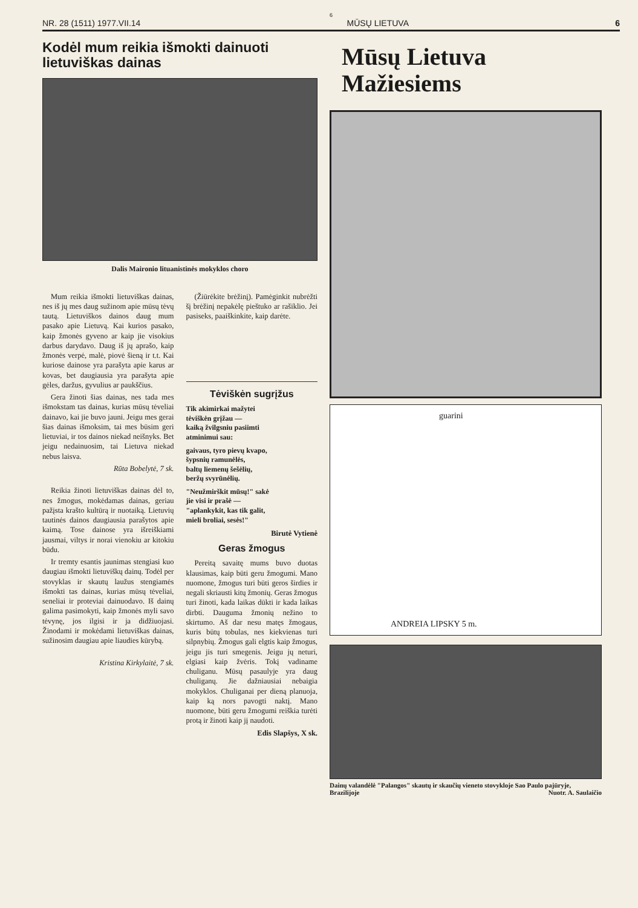6
NR. 28 (1511) 1977.VII.14 MŪSŲ LIETUVA 6
Kodėl mum reikia išmokti dainuoti lietuviškas dainas
Dalis Maironio lituanistinės mokyklos choro
Mum reikia išmokti lietuviškas dainas, nes iš jų mes daug sužinom apie mūsų tėvų tautą. Lietuviškos dainos daug mum pasako apie Lietuvą. Kai kurios pasako, kaip žmonės gyveno ar kaip jie visokius darbus darydavo. Daug iš jų aprašo, kaip žmonės verpė, malė, piovė šieną ir t.t. Kai kuriose dainose yra parašyta apie karus ar kovas, bet daugiausia yra parašyta apie gėles, daržus, gyvulius ar paukščius.
Gera žinoti šias dainas, nes tada mes išmokstam tas dainas, kurias mūsų tėveliai dainavo, kai jie buvo jauni. Jeigu mes gerai šias dainas išmoksim, tai mes būsim geri lietuviai, ir tos dainos niekad neišnyks. Bet jeigu nedainuosim, tai Lietuva niekad nebus laisva.
Rūta Bobelytė, 7 sk.
Reikia žinoti lietuviškas dainas dėl to, nes žmogus, mokėdamas dainas, geriau pažįsta krašto kultūrą ir nuotaiką. Lietuvių tautinės dainos daugiausia parašytos apie kaimą. Tose dainose yra išreiškiami jausmai, viltys ir norai vienokiu ar kitokiu būdu.
Ir tremty esantis jaunimas stengiasi kuo daugiau išmokti lietuviškų dainų. Todėl per stovyklas ir skautų laužus stengiamės išmokti tas dainas, kurias mūsų tėveliai, seneliai ir proteviai dainuodavo. Iš dainų galima pasimokyti, kaip žmonės myli savo tėvynę, jos ilgisi ir ja didžiuojasi. Žinodami ir mokėdami lietuviškas dainas, sužinosim daugiau apie liaudies kūrybą.
Kristina Kirkylaitė, 7 sk.
(Žiūrėkite brėžinį). Pamėginkit nubrėžti šį brėžinį nepakėlę pieštuko ar rašiklio. Jei pasiseks, paaiškinkite, kaip darėte.
Tėviškėn sugrįžus
Tik akimirkai mažytei
tėviškėn grįžau —
kaiką žvilgsniu pasiimti
atminimui sau:
gaivaus, tyro pievų kvapo,
šypsnių ramunėlės,
baltų liemenų šešėlių,
beržų svyrūnėlių.
"Neužmirškit mūsų!" sakė
jie visi ir prašė —
"aplankykit, kas tik galit,
mieli broliai, sesės!"
Birutė Vytienė
Geras žmogus
Pereitą savaitę mums buvo duotas klausimas, kaip būti geru žmogumi. Mano nuomone, žmogus turi būti geros širdies ir negali skriausti kitų žmonių. Geras žmogus turi žinoti, kada laikas dūkti ir kada laikas dirbti. Dauguma žmonių nežino to skirtumo. Aš dar nesu matęs žmogaus, kuris būtų tobulas, nes kiekvienas turi silpnybių. Žmogus gali elgtis kaip žmogus, jeigu jis turi smegenis. Jeigu jų neturi, elgiasi kaip žvėris. Tokį vadiname chuliganu. Mūsų pasaulyje yra daug chuliganų. Jie dažniausiai nebaigia mokyklos. Chuliganai per dieną planuoja, kaip ką nors pavogti naktį. Mano nuomone, būti geru žmogumi reiškia turėti protą ir žinoti kaip jį naudoti.
Edis Slapšys, X sk.
Mūsų Lietuva
Mažiesiems
guarini
ANDREIA LIPSKY 5 m.
Dainų valandėlė "Palangos" skautų ir skaučių vieneto stovykloje Sao Paulo pajūryje, Brazilijoje Nuotr. A. Saulaičio